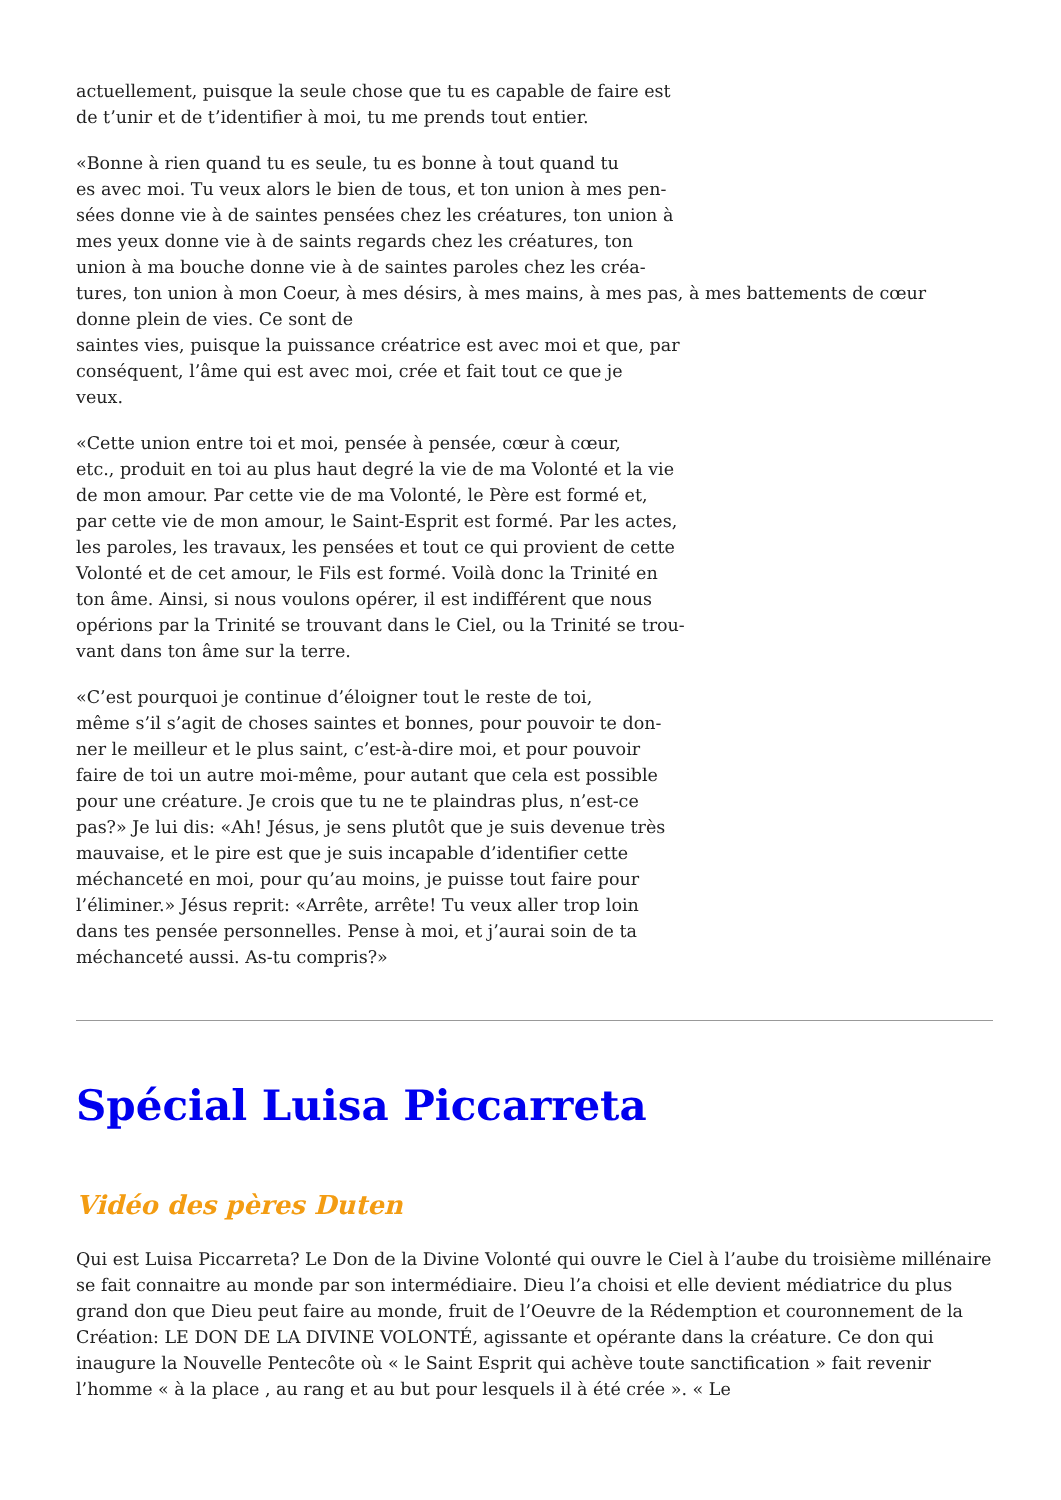actuellement, puisque la seule chose que tu es capable de faire est
de t’unir et de t’identifier à moi, tu me prends tout entier.
«Bonne à rien quand tu es seule, tu es bonne à tout quand tu
es avec moi. Tu veux alors le bien de tous, et ton union à mes pen-
sées donne vie à de saintes pensées chez les créatures, ton union à
mes yeux donne vie à de saints regards chez les créatures, ton
union à ma bouche donne vie à de saintes paroles chez les créa-
tures, ton union à mon Coeur, à mes désirs, à mes mains, à mes pas, à mes battements de cœur
donne plein de vies. Ce sont de
saintes vies, puisque la puissance créatrice est avec moi et que, par
conséquent, l’âme qui est avec moi, crée et fait tout ce que je
veux.
«Cette union entre toi et moi, pensée à pensée, cœur à cœur,
etc., produit en toi au plus haut degré la vie de ma Volonté et la vie
de mon amour. Par cette vie de ma Volonté, le Père est formé et,
par cette vie de mon amour, le Saint-Esprit est formé. Par les actes,
les paroles, les travaux, les pensées et tout ce qui provient de cette
Volonté et de cet amour, le Fils est formé. Voilà donc la Trinité en
ton âme. Ainsi, si nous voulons opérer, il est indifférent que nous
opérions par la Trinité se trouvant dans le Ciel, ou la Trinité se trou-
vant dans ton âme sur la terre.
«C’est pourquoi je continue d’éloigner tout le reste de toi,
même s’il s’agit de choses saintes et bonnes, pour pouvoir te don-
ner le meilleur et le plus saint, c’est-à-dire moi, et pour pouvoir
faire de toi un autre moi-même, pour autant que cela est possible
pour une créature. Je crois que tu ne te plaindras plus, n’est-ce
pas?» Je lui dis: «Ah! Jésus, je sens plutôt que je suis devenue très
mauvaise, et le pire est que je suis incapable d’identifier cette
méchanceté en moi, pour qu’au moins, je puisse tout faire pour
l’éliminer.» Jésus reprit: «Arrête, arrête! Tu veux aller trop loin
dans tes pensée personnelles. Pense à moi, et j’aurai soin de ta
méchanceté aussi. As-tu compris?»
Spécial Luisa Piccarreta
Vidéo des pères Duten
Qui est Luisa Piccarreta? Le Don de la Divine Volonté qui ouvre le Ciel à l’aube du troisième millénaire se fait connaitre au monde par son intermédiaire. Dieu l’a choisi et elle devient médiatrice du plus grand don que Dieu peut faire au monde, fruit de l’Oeuvre de la Rédemption et couronnement de la Création: LE DON DE LA DIVINE VOLONTÉ, agissante et opérante dans la créature. Ce don qui inaugure la Nouvelle Pentecôte où « le Saint Esprit qui achève toute sanctification » fait revenir l’homme « à la place , au rang et au but pour lesquels il à été crée ». « Le